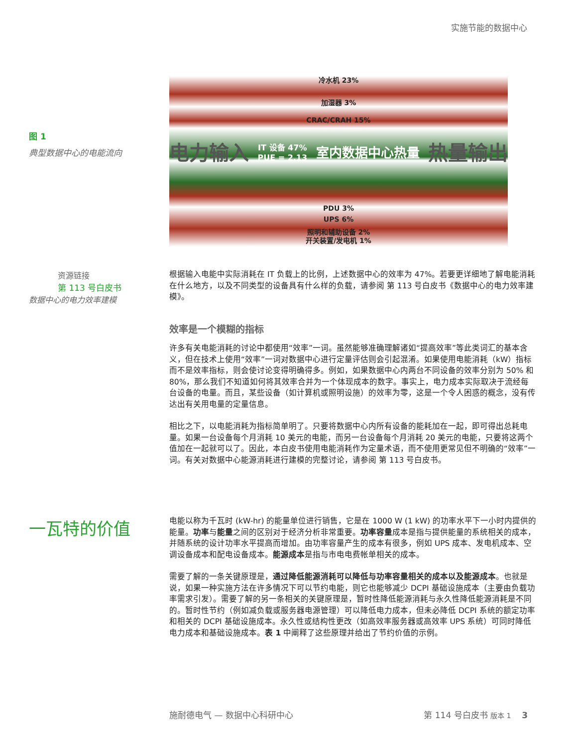实施节能的数据中心
图 1
典型数据中心的电能流向
冷水机 23%
加湿器 3%
CRAC/CRAH 15%
电力输入 IT 设备 47%
PUE = 2.13 室内数据中心热量 热量输出
PDU 3%
UPS 6%
照明和辅助设备 2%
开关装置/发电机 1%
资源链接
第 113 号白皮书
数据中心的电力效率建模
根据输入电能中实际消耗在 IT 负载上的比例，上述数据中心的效率为 47%。若要更详细地了解电能消耗在什么地方，以及不同类型的设备具有什么样的负载，请参阅 第 113 号白皮书《数据中心的电力效率建模》。
效率是一个模糊的指标
许多有关电能消耗的讨论中都使用“效率”一词。虽然能够准确理解诸如“提高效率”等此类词汇的基本含义，但在技术上使用“效率”一词对数据中心进行定量评估则会引起混淆。如果使用电能消耗（kW）指标而不是效率指标，则会使讨论变得明确得多。例如，如果数据中心内两台不同设备的效率分别为 50% 和 80%，那么我们不知道如何将其效率合并为一个体现成本的数字。事实上，电力成本实际取决于流经每台设备的电量。而且，某些设备（如计算机或照明设施）的效率为零，这是一个令人困惑的概念，没有传达出有关用电量的定量信息。
相比之下，以电能消耗为指标简单明了。只要将数据中心内所有设备的能耗加在一起，即可得出总耗电量。如果一台设备每个月消耗 10 美元的电能，而另一台设备每个月消耗 20 美元的电能，只要将这两个值加在一起就可以了。因此，本白皮书使用电能消耗作为定量术语，而不使用更常见但不明确的“效率”一词。有关对数据中心能源消耗进行建模的完整讨论，请参阅 第 113 号白皮书。
一瓦特的价值
电能以称为千瓦时 (kW-hr) 的能量单位进行销售，它是在 1000 W (1 kW) 的功率水平下一小时内提供的能量。功率与能量之间的区别对于经济分析非常重要。功率容量成本是指与提供能量的系统相关的成本，并随系统的设计功率水平提高而增加。由功率容量产生的成本有很多，例如 UPS 成本、发电机成本、空调设备成本和配电设备成本。能源成本是指与市电电费帐单相关的成本。
需要了解的一条关键原理是，通过降低能源消耗可以降低与功率容量相关的成本以及能源成本。也就是说，如果一种实施方法在许多情况下可以节约电能，则它也能够减少 DCPI 基础设施成本（主要由负载功率需求引发）。需要了解的另一条相关的关键原理是，暂时性降低能源消耗与永久性降低能源消耗是不同的。暂时性节约（例如减负载或服务器电源管理）可以降低电力成本，但未必降低 DCPI 系统的额定功率和相关的 DCPI 基础设施成本。永久性或结构性更改（如高效率服务器或高效率 UPS 系统）可同时降低电力成本和基础设施成本。表 1 中阐释了这些原理并给出了节约价值的示例。
施耐德电气 — 数据中心科研中心 第 114 号白皮书 版本 1 3